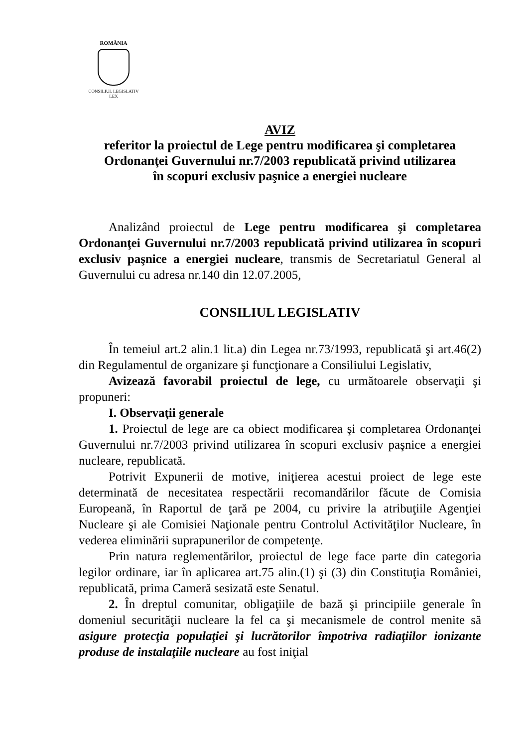ROMÂNIA
CONSILIUL LEGISLATIV
LEX
AVIZ
referitor la proiectul de Lege pentru modificarea şi completarea
Ordonanţei Guvernului nr.7/2003 republicată privind utilizarea
în scopuri exclusiv paşnice a energiei nucleare
Analizând proiectul de Lege pentru modificarea şi completarea Ordonanţei Guvernului nr.7/2003 republicată privind utilizarea în scopuri exclusiv paşnice a energiei nucleare, transmis de Secretariatul General al Guvernului cu adresa nr.140 din 12.07.2005,
CONSILIUL LEGISLATIV
În temeiul art.2 alin.1 lit.a) din Legea nr.73/1993, republicată şi art.46(2) din Regulamentul de organizare şi funcţionare a Consiliului Legislativ,
Avizează favorabil proiectul de lege, cu următoarele observaţii şi propuneri:
I. Observaţii generale
1. Proiectul de lege are ca obiect modificarea şi completarea Ordonanţei Guvernului nr.7/2003 privind utilizarea în scopuri exclusiv paşnice a energiei nucleare, republicată.
Potrivit Expunerii de motive, iniţierea acestui proiect de lege este determinată de necesitatea respectării recomandărilor făcute de Comisia Europeană, în Raportul de ţară pe 2004, cu privire la atribuţiile Agenţiei Nucleare şi ale Comisiei Naţionale pentru Controlul Activităţilor Nucleare, în vederea eliminării suprapunerilor de competenţe.
Prin natura reglementărilor, proiectul de lege face parte din categoria legilor ordinare, iar în aplicarea art.75 alin.(1) şi (3) din Constituţia României, republicată, prima Cameră sesizată este Senatul.
2. În dreptul comunitar, obligaţiile de bază şi principiile generale în domeniul securităţii nucleare la fel ca şi mecanismele de control menite să asigure protecţia populaţiei şi lucrătorilor împotriva radiaţiilor ionizante produse de instalaţiile nucleare au fost iniţial